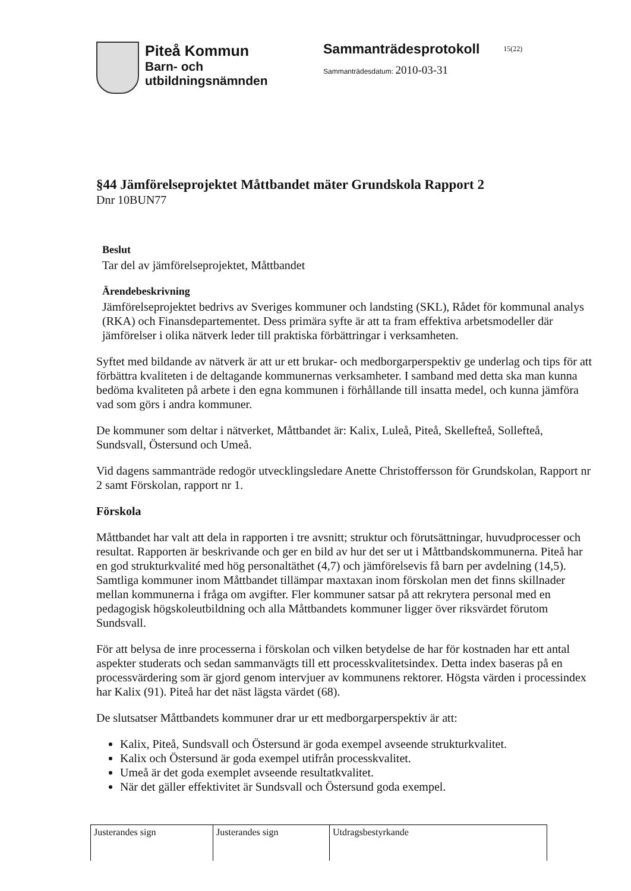Piteå Kommun
Barn- och
utbildningsnämnden
Sammanträdesprotokoll
Sammanträdesdatum: 2010-03-31
15(22)
§44 Jämförelseprojektet Måttbandet mäter Grundskola Rapport 2
Dnr 10BUN77
Beslut
Tar del av jämförelseprojektet, Måttbandet
Ärendebeskrivning
Jämförelseprojektet bedrivs av Sveriges kommuner och landsting (SKL), Rådet för kommunal analys (RKA) och Finansdepartementet. Dess primära syfte är att ta fram effektiva arbetsmodeller där jämförelser i olika nätverk leder till praktiska förbättringar i verksamheten.
Syftet med bildande av nätverk är att ur ett brukar- och medborgarperspektiv ge underlag och tips för att förbättra kvaliteten i de deltagande kommunernas verksamheter. I samband med detta ska man kunna bedöma kvaliteten på arbete i den egna kommunen i förhållande till insatta medel, och kunna jämföra vad som görs i andra kommuner.
De kommuner som deltar i nätverket, Måttbandet är: Kalix, Luleå, Piteå, Skellefteå, Sollefteå, Sundsvall, Östersund och Umeå.
Vid dagens sammanträde redogör utvecklingsledare Anette Christoffersson för Grundskolan, Rapport nr 2 samt Förskolan, rapport nr 1.
Förskola
Måttbandet har valt att dela in rapporten i tre avsnitt; struktur och förutsättningar, huvudprocesser och resultat. Rapporten är beskrivande och ger en bild av hur det ser ut i Måttbandskommunerna. Piteå har en god strukturkvalité med hög personaltäthet (4,7) och jämförelsevis få barn per avdelning (14,5). Samtliga kommuner inom Måttbandet tillämpar maxtaxan inom förskolan men det finns skillnader mellan kommunerna i fråga om avgifter. Fler kommuner satsar på att rekrytera personal med en pedagogisk högskoleutbildning och alla Måttbandets kommuner ligger över riksvärdet förutom Sundsvall.
För att belysa de inre processerna i förskolan och vilken betydelse de har för kostnaden har ett antal aspekter studerats och sedan sammanvägts till ett processkvalitetsindex. Detta index baseras på en processvärdering som är gjord genom intervjuer av kommunens rektorer. Högsta värden i processindex har Kalix (91). Piteå har det näst lägsta värdet (68).
De slutsatser Måttbandets kommuner drar ur ett medborgarperspektiv är att:
Kalix, Piteå, Sundsvall och Östersund är goda exempel avseende strukturkvalitet.
Kalix och Östersund är goda exempel utifrån processkvalitet.
Umeå är det goda exemplet avseende resultatkvalitet.
När det gäller effektivitet är Sundsvall och Östersund goda exempel.
| Justerandes sign | Justerandes sign | Utdragsbestyrkande |